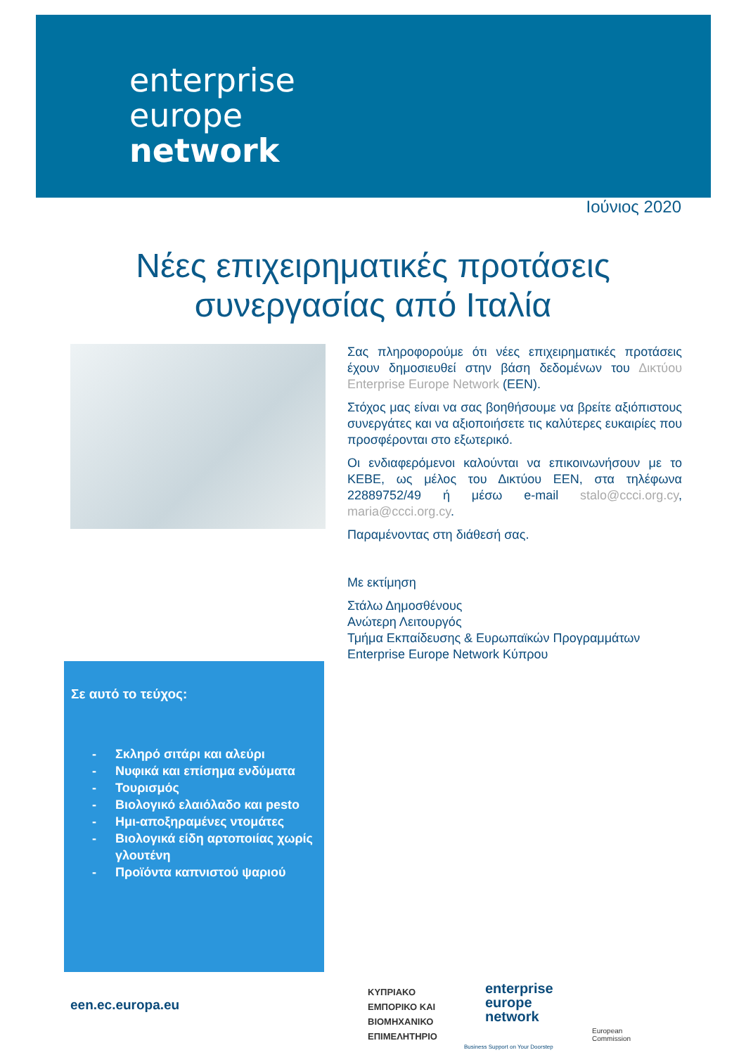enterprise
europe
network
Ιούνιος 2020
Νέες επιχειρηματικές προτάσεις
συνεργασίας από Ιταλία
Σας πληροφορούμε ότι νέες επιχειρηματικές προτάσεις έχουν δημοσιευθεί στην βάση δεδομένων του Δικτύου Enterprise Europe Network (EEN).
Στόχος μας είναι να σας βοηθήσουμε να βρείτε αξιόπιστους συνεργάτες και να αξιοποιήσετε τις καλύτερες ευκαιρίες που προσφέρονται στο εξωτερικό.
Οι ενδιαφερόμενοι καλούνται να επικοινωνήσουν με το ΚΕΒΕ, ως μέλος του Δικτύου EEN, στα τηλέφωνα 22889752/49 ή μέσω e-mail stalo@ccci.org.cy, maria@ccci.org.cy.
Παραμένοντας στη διάθεσή σας.
Με εκτίμηση
Στάλω Δημοσθένους
Ανώτερη Λειτουργός
Τμήμα Εκπαίδευσης & Ευρωπαϊκών Προγραμμάτων
Enterprise Europe Network Κύπρου
Σε αυτό το τεύχος:
- Σκληρό σιτάρι και αλεύρι
- Νυφικά και επίσημα ενδύματα
- Τουρισμός
- Βιολογικό ελαιόλαδο και pesto
- Ημι-αποξηραμένες ντομάτες
- Βιολογικά είδη αρτοποιίας χωρίς γλουτένη
- Προϊόντα καπνιστού ψαριού
een.ec.europa.eu
ΚΥΠΡΙΑΚΟ
ΕΜΠΟΡΙΚΟ ΚΑΙ
ΒΙΟΜΗΧΑΝΙΚΟ
ΕΠΙΜΕΛΗΤΗΡΙΟ
enterprise
europe
network
Business Support on Your Doorstep
European
Commission